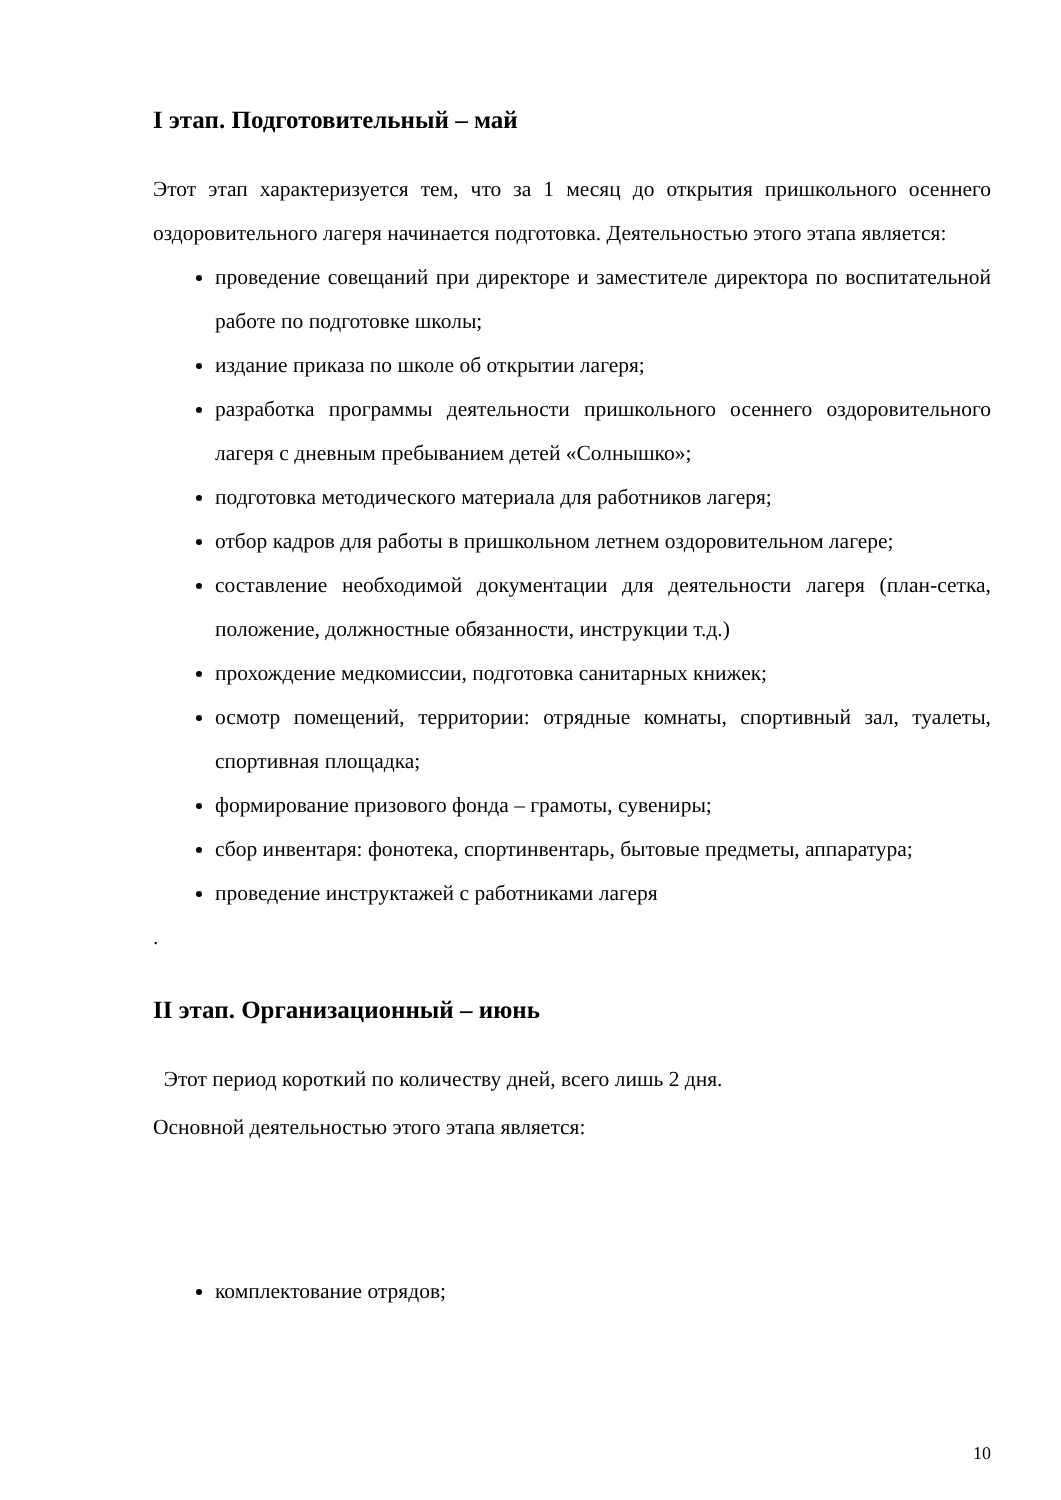I этап. Подготовительный – май
Этот этап характеризуется тем, что за 1 месяц до открытия пришкольного осеннего оздоровительного лагеря начинается подготовка. Деятельностью этого этапа является:
проведение совещаний при директоре и заместителе директора по воспитательной работе по подготовке школы;
издание приказа по школе об открытии лагеря;
разработка программы деятельности пришкольного осеннего оздоровительного лагеря с дневным пребыванием детей «Солнышко»;
подготовка методического материала для работников лагеря;
отбор кадров для работы в пришкольном летнем оздоровительном лагере;
составление необходимой документации для деятельности лагеря (план-сетка, положение, должностные обязанности, инструкции т.д.)
прохождение медкомиссии, подготовка санитарных книжек;
осмотр помещений, территории: отрядные комнаты, спортивный зал, туалеты, спортивная площадка;
формирование призового фонда – грамоты, сувениры;
сбор инвентаря: фонотека, спортинвентарь, бытовые предметы, аппаратура;
проведение инструктажей с работниками лагеря
.
II этап. Организационный – июнь
Этот период короткий по количеству дней, всего лишь 2 дня.
Основной деятельностью этого этапа является:
комплектование отрядов;
10